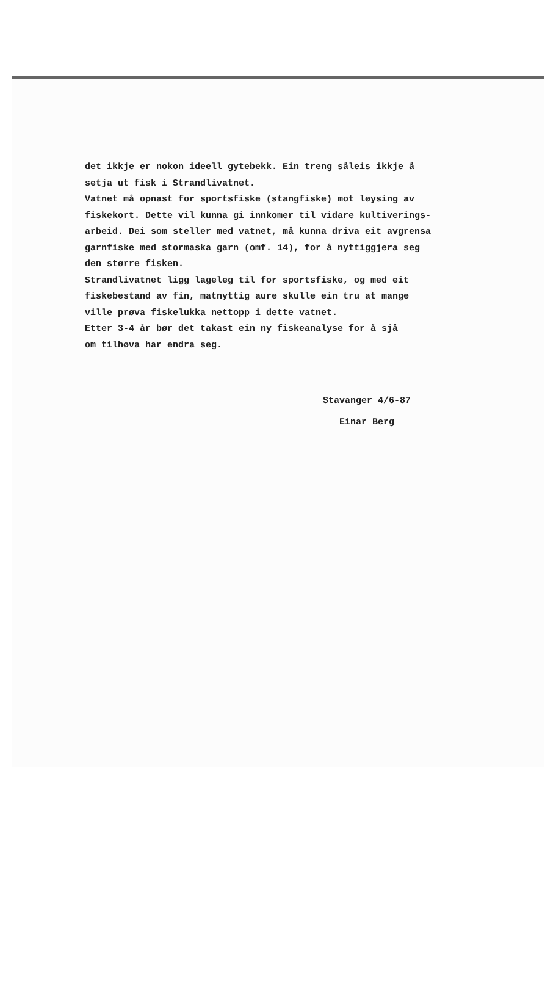det ikkje er nokon ideell gytebekk. Ein treng såleis ikkje å
setja ut fisk i Strandlivatnet.
Vatnet må opnast for sportsfiske (stangfiske) mot løysing av
fiskekort. Dette vil kunna gi innkomer til vidare kultiverings-
arbeid. Dei som steller med vatnet, må kunna driva eit avgrensa
garnfiske med stormaska garn (omf. 14), for å nyttiggjera seg
den større fisken.
Strandlivatnet ligg lageleg til for sportsfiske, og med eit
fiskebestand av fin, matnyttig aure skulle ein tru at mange
ville prøva fiskelukka nettopp i dette vatnet.
Etter 3-4 år bør det takast ein ny fiskeanalyse for å sjå
om tilhøva har endra seg.
Stavanger 4/6-87
Einar Berg